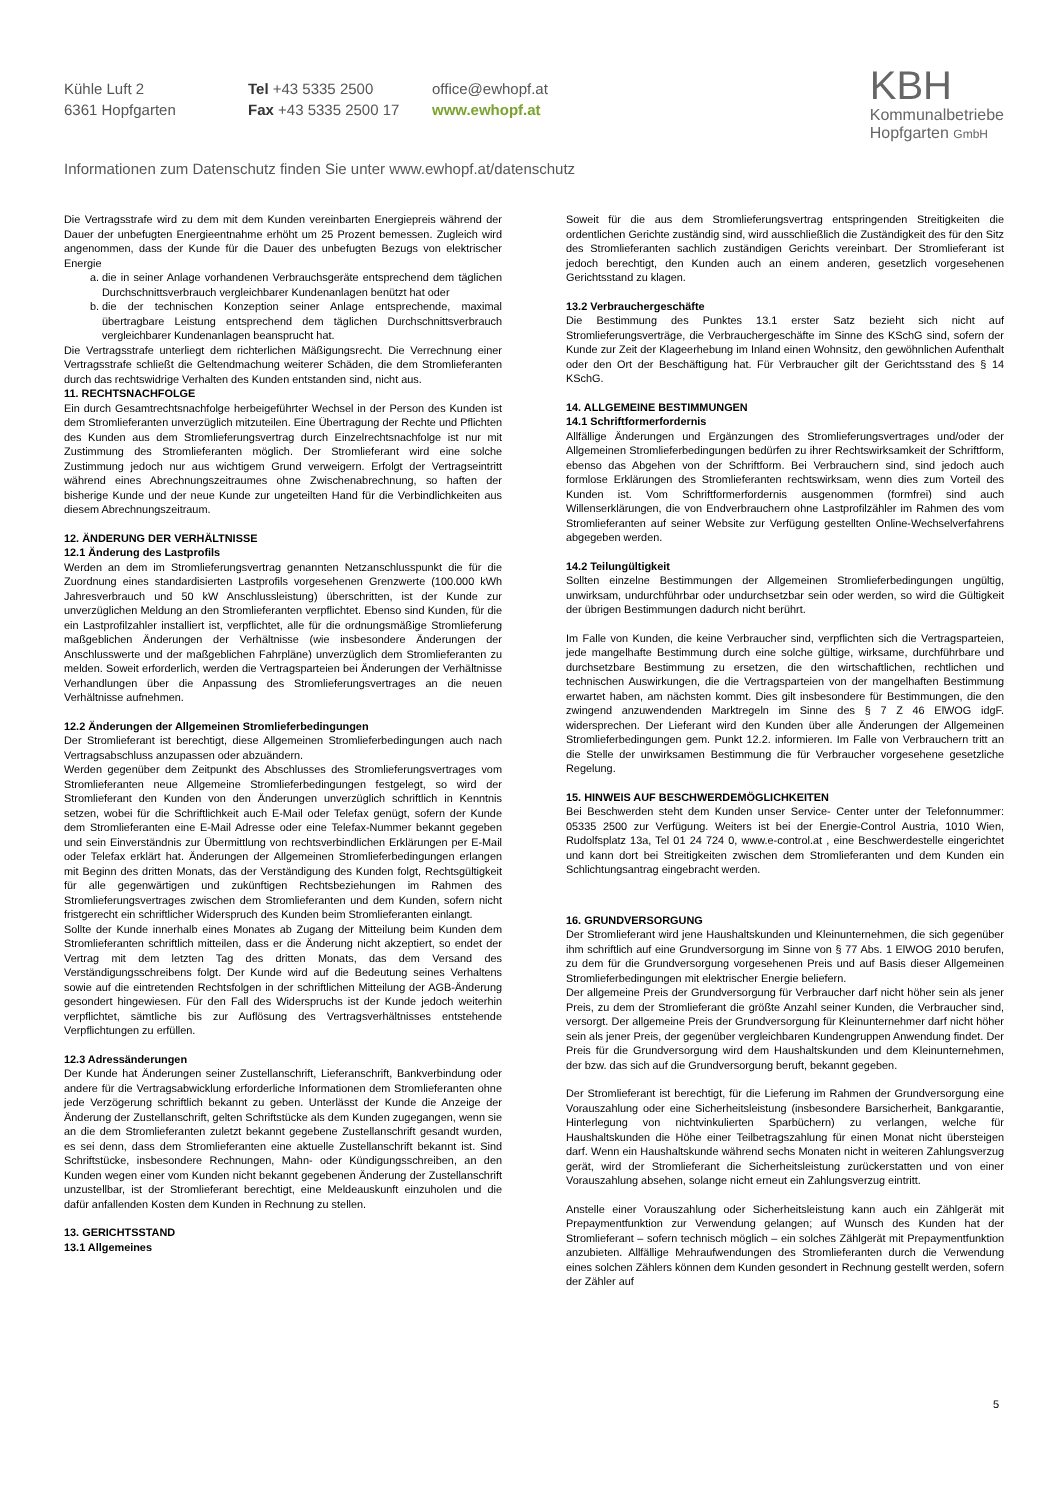Kühle Luft 2
6361 Hopfgarten
Tel +43 5335 2500
Fax +43 5335 2500 17
office@ewhopf.at
www.ewhopf.at
Informationen zum Datenschutz finden Sie unter www.ewhopf.at/datenschutz
KBH
Kommunalbetriebe
Hopfgarten GmbH
Die Vertragsstrafe wird zu dem mit dem Kunden vereinbarten Energiepreis während der Dauer der unbefugten Energieentnahme erhöht um 25 Prozent bemessen. Zugleich wird angenommen, dass der Kunde für die Dauer des unbefugten Bezugs von elektrischer Energie
a. die in seiner Anlage vorhandenen Verbrauchsgeräte entsprechend dem täglichen Durchschnittsverbrauch vergleichbarer Kundenanlagen benützt hat oder
b. die der technischen Konzeption seiner Anlage entsprechende, maximal übertragbare Leistung entsprechend dem täglichen Durchschnittsverbrauch vergleichbarer Kundenanlagen beansprucht hat.
Die Vertragsstrafe unterliegt dem richterlichen Mäßigungsrecht. Die Verrechnung einer Vertragsstrafe schließt die Geltendmachung weiterer Schäden, die dem Stromlieferanten durch das rechtswidrige Verhalten des Kunden entstanden sind, nicht aus.
11. RECHTSNACHFOLGE
Ein durch Gesamtrechtsnachfolge herbeigeführter Wechsel in der Person des Kunden ist dem Stromlieferanten unverzüglich mitzuteilen. Eine Übertragung der Rechte und Pflichten des Kunden aus dem Stromlieferungsvertrag durch Einzelrechtsnachfolge ist nur mit Zustimmung des Stromlieferanten möglich. Der Stromlieferant wird eine solche Zustimmung jedoch nur aus wichtigem Grund verweigern. Erfolgt der Vertragseintritt während eines Abrechnungszeitraumes ohne Zwischenabrechnung, so haften der bisherige Kunde und der neue Kunde zur ungeteilten Hand für die Verbindlichkeiten aus diesem Abrechnungszeitraum.
12. ÄNDERUNG DER VERHÄLTNISSE
12.1 Änderung des Lastprofils
Werden an dem im Stromlieferungsvertrag genannten Netzanschlusspunkt die für die Zuordnung eines standardisierten Lastprofils vorgesehenen Grenzwerte (100.000 kWh Jahresverbrauch und 50 kW Anschlussleistung) überschritten, ist der Kunde zur unverzüglichen Meldung an den Stromlieferanten verpflichtet. Ebenso sind Kunden, für die ein Lastprofilzahler installiert ist, verpflichtet, alle für die ordnungsmäßige Stromlieferung maßgeblichen Änderungen der Verhältnisse (wie insbesondere Änderungen der Anschlusswerte und der maßgeblichen Fahrpläne) unverzüglich dem Stromlieferanten zu melden. Soweit erforderlich, werden die Vertragsparteien bei Änderungen der Verhältnisse Verhandlungen über die Anpassung des Stromlieferungsvertrages an die neuen Verhältnisse aufnehmen.
12.2 Änderungen der Allgemeinen Stromlieferbedingungen
Der Stromlieferant ist berechtigt, diese Allgemeinen Stromlieferbedingungen auch nach Vertragsabschluss anzupassen oder abzuändern.
Werden gegenüber dem Zeitpunkt des Abschlusses des Stromlieferungsvertrages vom Stromlieferanten neue Allgemeine Stromlieferbedingungen festgelegt, so wird der Stromlieferant den Kunden von den Änderungen unverzüglich schriftlich in Kenntnis setzen, wobei für die Schriftlichkeit auch E-Mail oder Telefax genügt, sofern der Kunde dem Stromlieferanten eine E-Mail Adresse oder eine Telefax-Nummer bekannt gegeben und sein Einverständnis zur Übermittlung von rechtsverbindlichen Erklärungen per E-Mail oder Telefax erklärt hat. Änderungen der Allgemeinen Stromlieferbedingungen erlangen mit Beginn des dritten Monats, das der Verständigung des Kunden folgt, Rechtsgültigkeit für alle gegenwärtigen und zukünftigen Rechtsbeziehungen im Rahmen des Stromlieferungsvertrages zwischen dem Stromlieferanten und dem Kunden, sofern nicht fristgerecht ein schriftlicher Widerspruch des Kunden beim Stromlieferanten einlangt.
Sollte der Kunde innerhalb eines Monates ab Zugang der Mitteilung beim Kunden dem Stromlieferanten schriftlich mitteilen, dass er die Änderung nicht akzeptiert, so endet der Vertrag mit dem letzten Tag des dritten Monats, das dem Versand des Verständigungsschreibens folgt. Der Kunde wird auf die Bedeutung seines Verhaltens sowie auf die eintretenden Rechtsfolgen in der schriftlichen Mitteilung der AGB-Änderung gesondert hingewiesen. Für den Fall des Widerspruchs ist der Kunde jedoch weiterhin verpflichtet, sämtliche bis zur Auflösung des Vertragsverhältnisses entstehende Verpflichtungen zu erfüllen.
12.3 Adressänderungen
Der Kunde hat Änderungen seiner Zustellanschrift, Lieferanschrift, Bankverbindung oder andere für die Vertragsabwicklung erforderliche Informationen dem Stromlieferanten ohne jede Verzögerung schriftlich bekannt zu geben. Unterlässt der Kunde die Anzeige der Änderung der Zustellanschrift, gelten Schriftstücke als dem Kunden zugegangen, wenn sie an die dem Stromlieferanten zuletzt bekannt gegebene Zustellanschrift gesandt wurden, es sei denn, dass dem Stromlieferanten eine aktuelle Zustellanschrift bekannt ist. Sind Schriftstücke, insbesondere Rechnungen, Mahn- oder Kündigungsschreiben, an den Kunden wegen einer vom Kunden nicht bekannt gegebenen Änderung der Zustellanschrift unzustellbar, ist der Stromlieferant berechtigt, eine Meldeauskunft einzuholen und die dafür anfallenden Kosten dem Kunden in Rechnung zu stellen.
13. GERICHTSSTAND
13.1 Allgemeines
Soweit für die aus dem Stromlieferungsvertrag entspringenden Streitigkeiten die ordentlichen Gerichte zuständig sind, wird ausschließlich die Zuständigkeit des für den Sitz des Stromlieferanten sachlich zuständigen Gerichts vereinbart. Der Stromlieferant ist jedoch berechtigt, den Kunden auch an einem anderen, gesetzlich vorgesehenen Gerichtsstand zu klagen.
13.2 Verbrauchergeschäfte
Die Bestimmung des Punktes 13.1 erster Satz bezieht sich nicht auf Stromlieferungsverträge, die Verbrauchergeschäfte im Sinne des KSchG sind, sofern der Kunde zur Zeit der Klageerhebung im Inland einen Wohnsitz, den gewöhnlichen Aufenthalt oder den Ort der Beschäftigung hat. Für Verbraucher gilt der Gerichtsstand des § 14 KSchG.
14. ALLGEMEINE BESTIMMUNGEN
14.1 Schriftformerfordernis
Allfällige Änderungen und Ergänzungen des Stromlieferungsvertrages und/oder der Allgemeinen Stromlieferbedingungen bedürfen zu ihrer Rechtswirksamkeit der Schriftform, ebenso das Abgehen von der Schriftform. Bei Verbrauchern sind, sind jedoch auch formlose Erklärungen des Stromlieferanten rechtswirksam, wenn dies zum Vorteil des Kunden ist. Vom Schriftformerfordernis ausgenommen (formfrei) sind auch Willenserklärungen, die von Endverbrauchern ohne Lastprofilzähler im Rahmen des vom Stromlieferanten auf seiner Website zur Verfügung gestellten Online-Wechselverfahrens abgegeben werden.
14.2 Teilungültigkeit
Sollten einzelne Bestimmungen der Allgemeinen Stromlieferbedingungen ungültig, unwirksam, undurchführbar oder undurchsetzbar sein oder werden, so wird die Gültigkeit der übrigen Bestimmungen dadurch nicht berührt.
Im Falle von Kunden, die keine Verbraucher sind, verpflichten sich die Vertragsparteien, jede mangelhafte Bestimmung durch eine solche gültige, wirksame, durchführbare und durchsetzbare Bestimmung zu ersetzen, die den wirtschaftlichen, rechtlichen und technischen Auswirkungen, die die Vertragsparteien von der mangelhaften Bestimmung erwartet haben, am nächsten kommt. Dies gilt insbesondere für Bestimmungen, die den zwingend anzuwendenden Marktregeln im Sinne des § 7 Z 46 ElWOG idgF. widersprechen. Der Lieferant wird den Kunden über alle Änderungen der Allgemeinen Stromlieferbedingungen gem. Punkt 12.2. informieren. Im Falle von Verbrauchern tritt an die Stelle der unwirksamen Bestimmung die für Verbraucher vorgesehene gesetzliche Regelung.
15. HINWEIS AUF BESCHWERDEMÖGLICHKEITEN
Bei Beschwerden steht dem Kunden unser Service- Center unter der Telefonnummer: 05335 2500 zur Verfügung. Weiters ist bei der Energie-Control Austria, 1010 Wien, Rudolfsplatz 13a, Tel 01 24 724 0, www.e-control.at , eine Beschwerdestelle eingerichtet und kann dort bei Streitigkeiten zwischen dem Stromlieferanten und dem Kunden ein Schlichtungsantrag eingebracht werden.
16. GRUNDVERSORGUNG
Der Stromlieferant wird jene Haushaltskunden und Kleinunternehmen, die sich gegenüber ihm schriftlich auf eine Grundversorgung im Sinne von § 77 Abs. 1 ElWOG 2010 berufen, zu dem für die Grundversorgung vorgesehenen Preis und auf Basis dieser Allgemeinen Stromlieferbedingungen mit elektrischer Energie beliefern.
Der allgemeine Preis der Grundversorgung für Verbraucher darf nicht höher sein als jener Preis, zu dem der Stromlieferant die größte Anzahl seiner Kunden, die Verbraucher sind, versorgt. Der allgemeine Preis der Grundversorgung für Kleinunternehmer darf nicht höher sein als jener Preis, der gegenüber vergleichbaren Kundengruppen Anwendung findet. Der Preis für die Grundversorgung wird dem Haushaltskunden und dem Kleinunternehmen, der bzw. das sich auf die Grundversorgung beruft, bekannt gegeben.
Der Stromlieferant ist berechtigt, für die Lieferung im Rahmen der Grundversorgung eine Vorauszahlung oder eine Sicherheitsleistung (insbesondere Barsicherheit, Bankgarantie, Hinterlegung von nichtvinkulierten Sparbüchern) zu verlangen, welche für Haushaltskunden die Höhe einer Teilbetragszahlung für einen Monat nicht übersteigen darf. Wenn ein Haushaltskunde während sechs Monaten nicht in weiteren Zahlungsverzug gerät, wird der Stromlieferant die Sicherheitsleistung zurückerstatten und von einer Vorauszahlung absehen, solange nicht erneut ein Zahlungsverzug eintritt.
Anstelle einer Vorauszahlung oder Sicherheitsleistung kann auch ein Zählgerät mit Prepaymentfunktion zur Verwendung gelangen; auf Wunsch des Kunden hat der Stromlieferant – sofern technisch möglich – ein solches Zählgerät mit Prepaymentfunktion anzubieten. Allfällige Mehraufwendungen des Stromlieferanten durch die Verwendung eines solchen Zählers können dem Kunden gesondert in Rechnung gestellt werden, sofern der Zähler auf
5